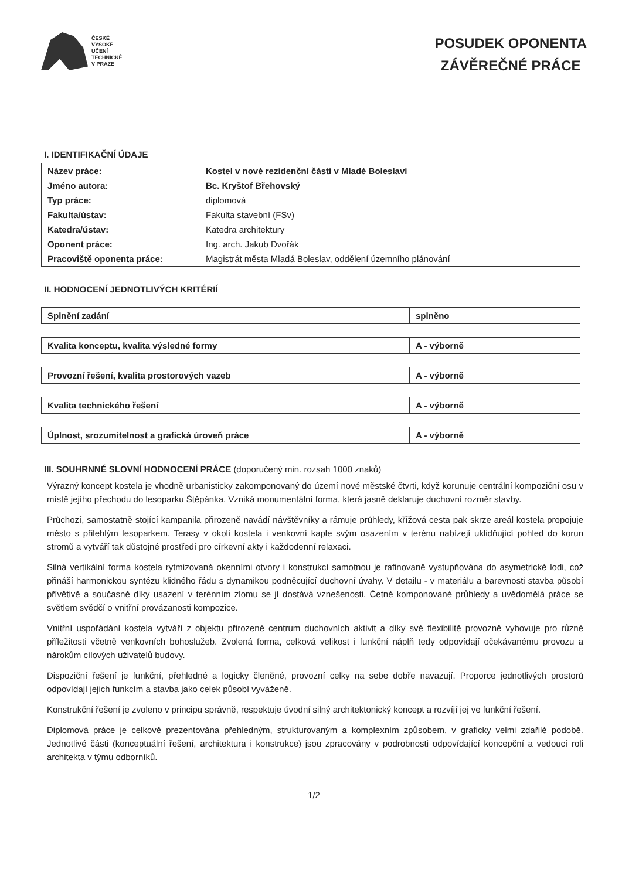ČESKÉ
VYSOKÉ
UČENÍ
TECHNICKÉ
V PRAZE
POSUDEK OPONENTA
ZÁVĚREČNÉ PRÁCE
I. IDENTIFIKAČNÍ ÚDAJE
| Název práce: | Kostel v nové rezidenční části v Mladé Boleslavi |
| Jméno autora: | Bc. Kryštof Břehovský |
| Typ práce: | diplomová |
| Fakulta/ústav: | Fakulta stavební (FSv) |
| Katedra/ústav: | Katedra architektury |
| Oponent práce: | Ing. arch. Jakub Dvořák |
| Pracoviště oponenta práce: | Magistrát města Mladá Boleslav, oddělení územního plánování |
II. HODNOCENÍ JEDNOTLIVÝCH KRITÉRIÍ
| Splnění zadání | splněno |
| Kvalita konceptu, kvalita výsledné formy | A - výborně |
| Provozní řešení, kvalita prostorových vazeb | A - výborně |
| Kvalita technického řešení | A - výborně |
| Úplnost, srozumitelnost a grafická úroveň práce | A - výborně |
III. SOUHRNNÉ SLOVNÍ HODNOCENÍ PRÁCE (doporučený min. rozsah 1000 znaků)
Výrazný koncept kostela je vhodně urbanisticky zakomponovaný do území nové městské čtvrti, když korunuje centrální kompoziční osu v místě jejího přechodu do lesoparku Štěpánka. Vzniká monumentální forma, která jasně deklaruje duchovní rozměr stavby.
Průchozí, samostatně stojící kampanila přirozeně navádí návštěvníky a rámuje průhledy, křížová cesta pak skrze areál kostela propojuje město s přilehlým lesoparkem. Terasy v okolí kostela i venkovní kaple svým osazením v terénu nabízejí uklidňující pohled do korun stromů a vytváří tak důstojné prostředí pro církevní akty i každodenní relaxaci.
Silná vertikální forma kostela rytmizovaná okenními otvory i konstrukcí samotnou je rafinovaně vystupňována do asymetrické lodi, což přináší harmonickou syntézu klidného řádu s dynamikou podněcující duchovní úvahy. V detailu - v materiálu a barevnosti stavba působí přívětivě a současně díky usazení v terénním zlomu se jí dostává vznešenosti. Četné komponované průhledy a uvědomělá práce se světlem svědčí o vnitřní provázanosti kompozice.
Vnitřní uspořádání kostela vytváří z objektu přirozené centrum duchovních aktivit a díky své flexibilitě provozně vyhovuje pro různé příležitosti včetně venkovních bohoslužeb. Zvolená forma, celková velikost i funkční náplň tedy odpovídají očekávanému provozu a nárokům cílových uživatelů budovy.
Dispoziční řešení je funkční, přehledné a logicky členěné, provozní celky na sebe dobře navazují. Proporce jednotlivých prostorů odpovídají jejich funkcím a stavba jako celek působí vyváženě.
Konstrukční řešení je zvoleno v principu správně, respektuje úvodní silný architektonický koncept a rozvíjí jej ve funkční řešení.
Diplomová práce je celkově prezentována přehledným, strukturovaným a komplexním způsobem, v graficky velmi zdařilé podobě. Jednotlivé části (konceptuální řešení, architektura i konstrukce) jsou zpracovány v podrobnosti odpovídající koncepční a vedoucí roli architekta v týmu odborníků.
1/2